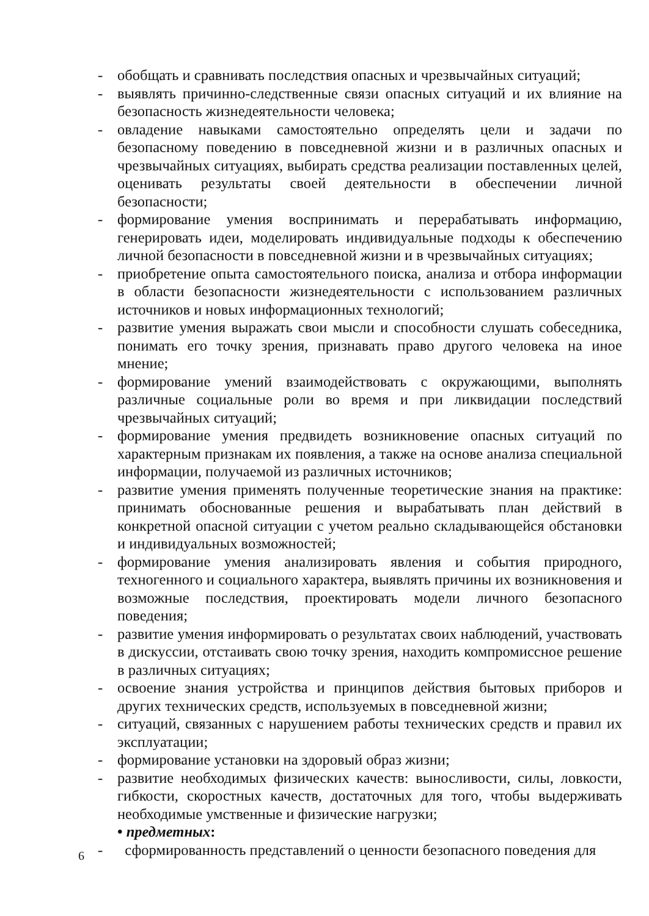- обобщать и сравнивать последствия опасных и чрезвычайных ситуаций;
- выявлять причинно-следственные связи опасных ситуаций и их влияние на безопасность жизнедеятельности человека;
- овладение навыками самостоятельно определять цели и задачи по безопасному поведению в повседневной жизни и в различных опасных и чрезвычайных ситуациях, выбирать средства реализации поставленных целей, оценивать результаты своей деятельности в обеспечении личной безопасности;
- формирование умения воспринимать и перерабатывать информацию, генерировать идеи, моделировать индивидуальные подходы к обеспечению личной безопасности в повседневной жизни и в чрезвычайных ситуациях;
- приобретение опыта самостоятельного поиска, анализа и отбора информации в области безопасности жизнедеятельности с использованием различных источников и новых информационных технологий;
- развитие умения выражать свои мысли и способности слушать собеседника, понимать его точку зрения, признавать право другого человека на иное мнение;
- формирование умений взаимодействовать с окружающими, выполнять различные социальные роли во время и при ликвидации последствий чрезвычайных ситуаций;
- формирование умения предвидеть возникновение опасных ситуаций по характерным признакам их появления, а также на основе анализа специальной информации, получаемой из различных источников;
- развитие умения применять полученные теоретические знания на практике: принимать обоснованные решения и вырабатывать план действий в конкретной опасной ситуации с учетом реально складывающейся обстановки и индивидуальных возможностей;
- формирование умения анализировать явления и события природного, техногенного и социального характера, выявлять причины их возникновения и возможные последствия, проектировать модели личного безопасного поведения;
- развитие умения информировать о результатах своих наблюдений, участвовать в дискуссии, отстаивать свою точку зрения, находить компромиссное решение в различных ситуациях;
- освоение знания устройства и принципов действия бытовых приборов и других технических средств, используемых в повседневной жизни;
- ситуаций, связанных с нарушением работы технических средств и правил их эксплуатации;
- формирование установки на здоровый образ жизни;
- развитие необходимых физических качеств: выносливости, силы, ловкости, гибкости, скоростных качеств, достаточных для того, чтобы выдерживать необходимые умственные и физические нагрузки;
• предметных:
- сформированность представлений о ценности безопасного поведения для
6